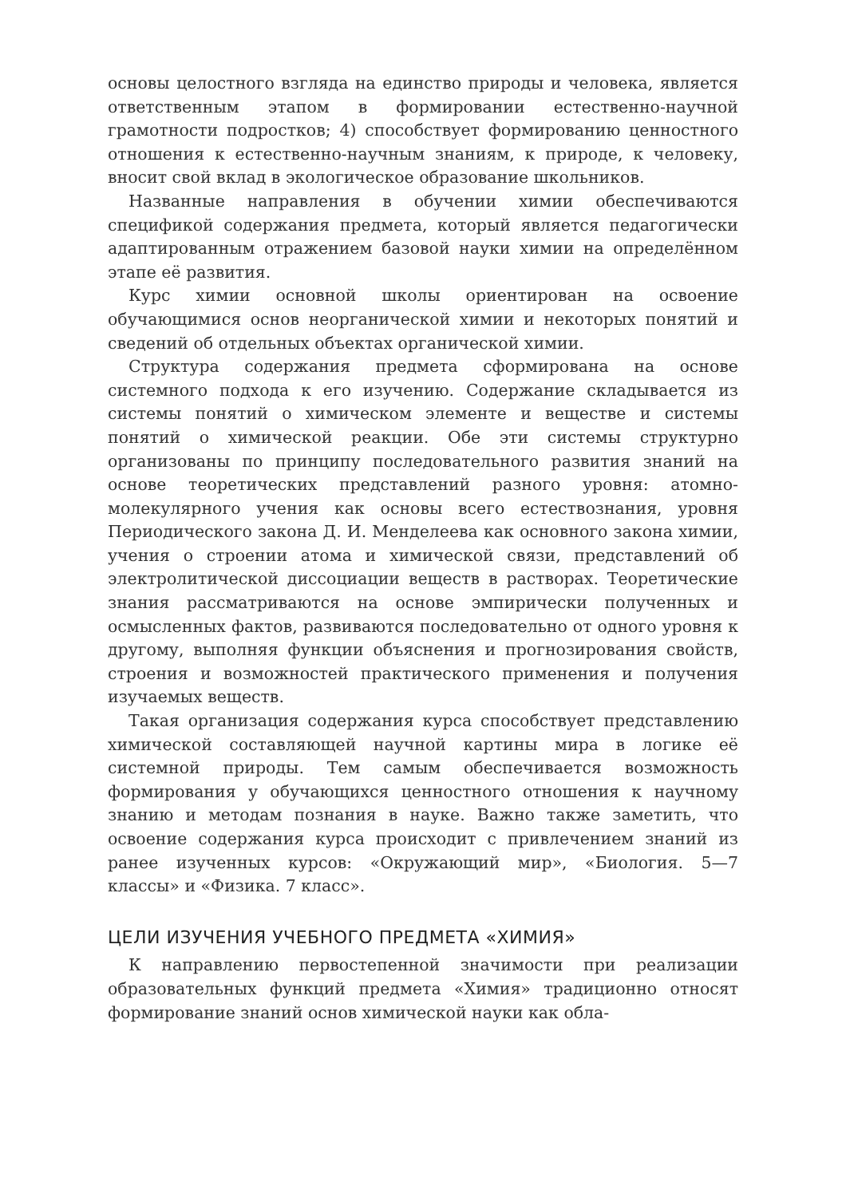основы целостного взгляда на единство природы и человека, является ответственным этапом в формировании естественно-научной грамотности подростков; 4) способствует формированию ценностного отношения к естественно-научным знаниям, к природе, к человеку, вносит свой вклад в экологическое образование школьников.
Названные направления в обучении химии обеспечиваются спецификой содержания предмета, который является педагогически адаптированным отражением базовой науки химии на определённом этапе её развития.
Курс химии основной школы ориентирован на освоение обучающимися основ неорганической химии и некоторых понятий и сведений об отдельных объектах органической химии.
Структура содержания предмета сформирована на основе системного подхода к его изучению. Содержание складывается из системы понятий о химическом элементе и веществе и системы понятий о химической реакции. Обе эти системы структурно организованы по принципу последовательного развития знаний на основе теоретических представлений разного уровня: атомно-молекулярного учения как основы всего естествознания, уровня Периодического закона Д. И. Менделеева как основного закона химии, учения о строении атома и химической связи, представлений об электролитической диссоциации веществ в растворах. Теоретические знания рассматриваются на основе эмпирически полученных и осмысленных фактов, развиваются последовательно от одного уровня к другому, выполняя функции объяснения и прогнозирования свойств, строения и возможностей практического применения и получения изучаемых веществ.
Такая организация содержания курса способствует представлению химической составляющей научной картины мира в логике её системной природы. Тем самым обеспечивается возможность формирования у обучающихся ценностного отношения к научному знанию и методам познания в науке. Важно также заметить, что освоение содержания курса происходит с привлечением знаний из ранее изученных курсов: «Окружающий мир», «Биология. 5—7 классы» и «Физика. 7 класс».
ЦЕЛИ ИЗУЧЕНИЯ УЧЕБНОГО ПРЕДМЕТА «ХИМИЯ»
К направлению первостепенной значимости при реализации образовательных функций предмета «Химия» традиционно относят формирование знаний основ химической науки как обла-